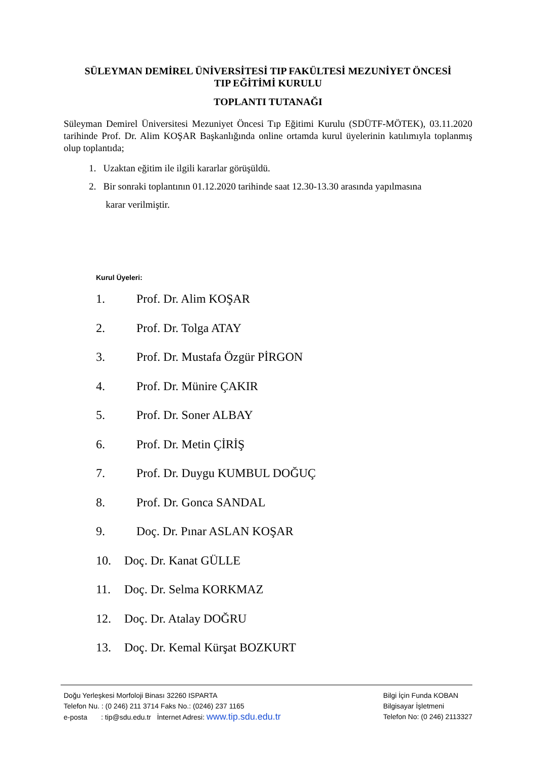SÜLEYMAN DEMİREL ÜNİVERSİTESİ TIP FAKÜLTESİ MEZUNİYET ÖNCESİ
TIP EĞİTİMİ KURULU
TOPLANTI TUTANAĞI
Süleyman Demirel Üniversitesi Mezuniyet Öncesi Tıp Eğitimi Kurulu (SDÜTF-MÖTEK), 03.11.2020 tarihinde Prof. Dr. Alim KOŞAR Başkanlığında online ortamda kurul üyelerinin katılımıyla toplanmış olup toplantıda;
1. Uzaktan eğitim ile ilgili kararlar görüşüldü.
2. Bir sonraki toplantının 01.12.2020 tarihinde saat 12.30-13.30 arasında yapılmasına
karar verilmiştir.
Kurul Üyeleri:
1. Prof. Dr. Alim KOŞAR
2. Prof. Dr. Tolga ATAY
3. Prof. Dr. Mustafa Özgür PİRGON
4. Prof. Dr. Münire ÇAKIR
5. Prof. Dr. Soner ALBAY
6. Prof. Dr. Metin ÇİRİŞ
7. Prof. Dr. Duygu KUMBUL DOĞUÇ
8. Prof. Dr. Gonca SANDAL
9. Doç. Dr. Pınar ASLAN KOŞAR
10. Doç. Dr. Kanat GÜLLE
11. Doç. Dr. Selma KORKMAZ
12. Doç. Dr. Atalay DOĞRU
13. Doç. Dr. Kemal Kürşat BOZKURT
Doğu Yerleşkesi Morfoloji Binası 32260 ISPARTA
Telefon Nu. : (0 246) 211 3714 Faks No.: (0246) 237 1165
e-posta : tip@sdu.edu.tr İnternet Adresi: www.tip.sdu.edu.tr
Bilgi İçin Funda KOBAN
Bilgisayar İşletmeni
Telefon No: (0 246) 2113327